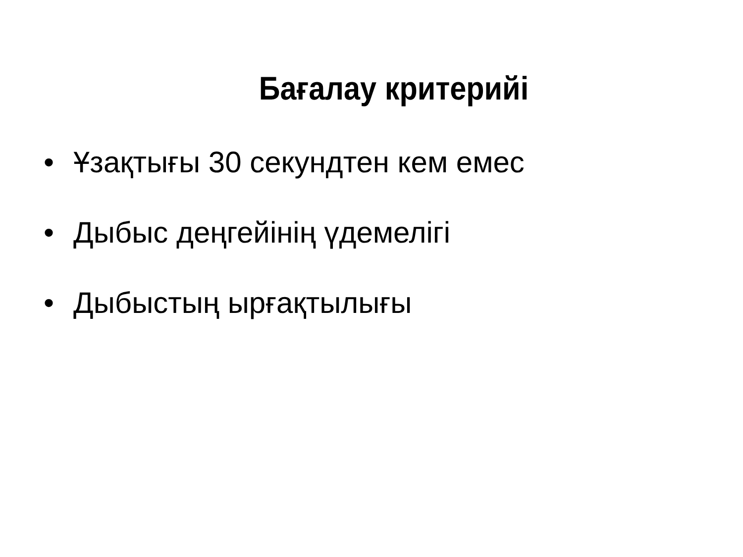Бағалау критерийі
• Ұзақтығы 30 секундтен кем емес
• Дыбыс деңгейінің үдемелігі
• Дыбыстың ырғақтылығы